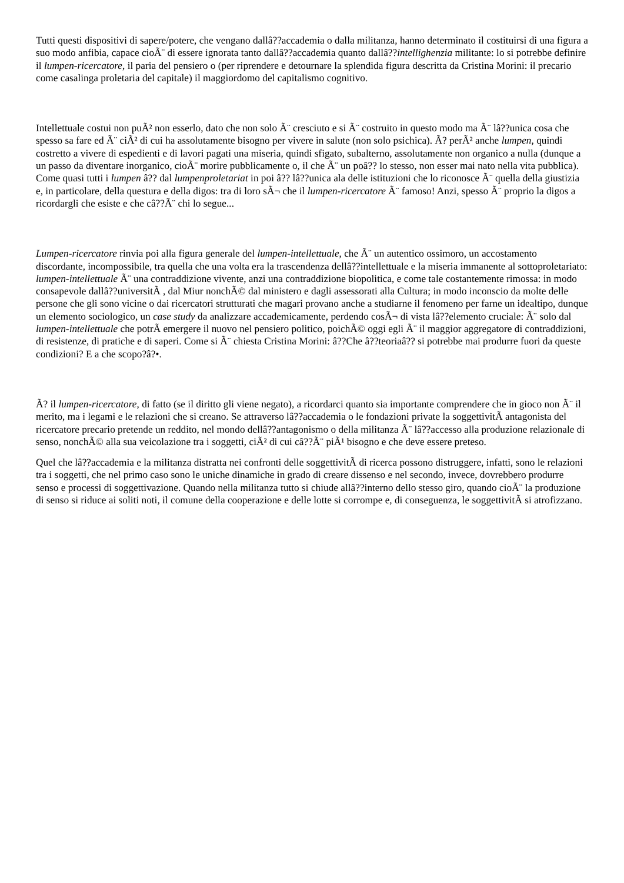Tutti questi dispositivi di sapere/potere, che vengano dallâ??accademia o dalla militanza, hanno determinato il costituirsi di una figura a suo modo anfibia, capace cioÃ¨ di essere ignorata tanto dallâ??accademia quanto dallâ??intellighenzia militante: lo si potrebbe definire il lumpen-ricercatore, il paria del pensiero o (per riprendere e detournare la splendida figura descritta da Cristina Morini: il precario come casalinga proletaria del capitale) il maggiordomo del capitalismo cognitivo.
Intellettuale costui non puÃ² non esserlo, dato che non solo Ã¨ cresciuto e si Ã¨ costruito in questo modo ma Ã¨ lâ??unica cosa che spesso sa fare ed Ã¨ ciÃ² di cui ha assolutamente bisogno per vivere in salute (non solo psichica). Ã? perÃ² anche lumpen, quindi costretto a vivere di espedienti e di lavori pagati una miseria, quindi sfigato, subalterno, assolutamente non organico a nulla (dunque a un passo da diventare inorganico, cioÃ¨ morire pubblicamente o, il che Ã¨ un poâ?? lo stesso, non esser mai nato nella vita pubblica). Come quasi tutti i lumpen â?? dal lumpenproletariat in poi â?? lâ??unica ala delle istituzioni che lo riconosce Ã¨ quella della giustizia e, in particolare, della questura e della digos: tra di loro sÃ¬ che il lumpen-ricercatore Ã¨ famoso! Anzi, spesso Ã¨ proprio la digos a ricordargli che esiste e che câ??Ã¨ chi lo segue...
Lumpen-ricercatore rinvia poi alla figura generale del lumpen-intellettuale, che Ã¨ un autentico ossimoro, un accostamento discordante, incompossibile, tra quella che una volta era la trascendenza dellâ??intellettuale e la miseria immanente al sottoproletariato: lumpen-intellettuale Ã¨ una contraddizione vivente, anzi una contraddizione biopolitica, e come tale costantemente rimossa: in modo consapevole dallâ??universitÃ , dal Miur nonchÃ© dal ministero e dagli assessorati alla Cultura; in modo inconscio da molte delle persone che gli sono vicine o dai ricercatori strutturati che magari provano anche a studiarne il fenomeno per farne un idealtipo, dunque un elemento sociologico, un case study da analizzare accademicamente, perdendo cosÃ¬ di vista lâ??elemento cruciale: Ã¨ solo dal lumpen-intellettuale che potrÃ emergere il nuovo nel pensiero politico, poichÃ© oggi egli Ã¨ il maggior aggregatore di contraddizioni, di resistenze, di pratiche e di saperi. Come si Ã¨ chiesta Cristina Morini: â??Che â??teoriaâ?? si potrebbe mai produrre fuori da queste condizioni? E a che scopo?â?•.
Ã? il lumpen-ricercatore, di fatto (se il diritto gli viene negato), a ricordarci quanto sia importante comprendere che in gioco non Ã¨ il merito, ma i legami e le relazioni che si creano. Se attraverso lâ??accademia o le fondazioni private la soggettivitÃ antagonista del ricercatore precario pretende un reddito, nel mondo dellâ??antagonismo o della militanza Ã¨ lâ??accesso alla produzione relazionale di senso, nonchÃ© alla sua veicolazione tra i soggetti, ciÃ² di cui câ??Ã¨ piÃ¹ bisogno e che deve essere preteso.
Quel che lâ??accademia e la militanza distratta nei confronti delle soggettivitÃ di ricerca possono distruggere, infatti, sono le relazioni tra i soggetti, che nel primo caso sono le uniche dinamiche in grado di creare dissenso e nel secondo, invece, dovrebbero produrre senso e processi di soggettivazione. Quando nella militanza tutto si chiude allâ??interno dello stesso giro, quando cioÃ¨ la produzione di senso si riduce ai soliti noti, il comune della cooperazione e delle lotte si corrompe e, di conseguenza, le soggettivitÃ si atrofizzano.